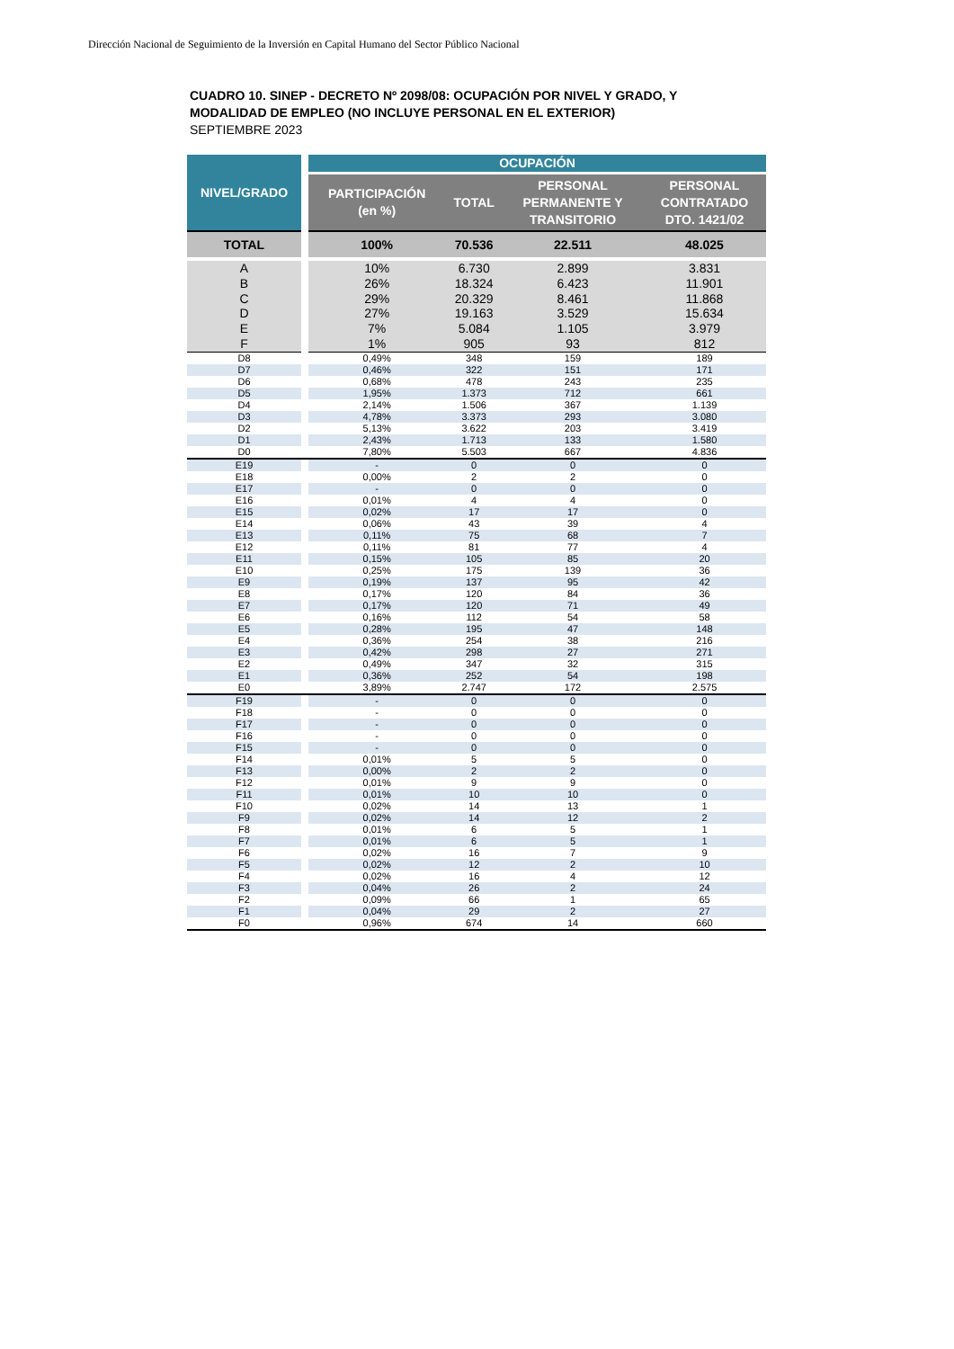Dirección Nacional de Seguimiento de la Inversión en Capital Humano del Sector Público Nacional
CUADRO 10. SINEP - DECRETO Nº 2098/08: OCUPACIÓN POR NIVEL Y GRADO, Y
MODALIDAD DE EMPLEO (NO INCLUYE PERSONAL EN EL EXTERIOR)
SEPTIEMBRE 2023
| NIVEL/GRADO | | OCUPACIÓN | | | |
| | | PARTICIPACIÓN (en %) | TOTAL | PERSONAL PERMANENTE Y TRANSITORIO | PERSONAL CONTRATADO DTO. 1421/02 |
| TOTAL | | 100% | 70.536 | 22.511 | 48.025 |
| A | | 10% | 6.730 | 2.899 | 3.831 |
| B | | 26% | 18.324 | 6.423 | 11.901 |
| C | | 29% | 20.329 | 8.461 | 11.868 |
| D | | 27% | 19.163 | 3.529 | 15.634 |
| E | | 7% | 5.084 | 1.105 | 3.979 |
| F | | 1% | 905 | 93 | 812 |
| D8 | | 0,49% | 348 | 159 | 189 |
| D7 | | 0,46% | 322 | 151 | 171 |
| D6 | | 0,68% | 478 | 243 | 235 |
| D5 | | 1,95% | 1.373 | 712 | 661 |
| D4 | | 2,14% | 1.506 | 367 | 1.139 |
| D3 | | 4,78% | 3.373 | 293 | 3.080 |
| D2 | | 5,13% | 3.622 | 203 | 3.419 |
| D1 | | 2,43% | 1.713 | 133 | 1.580 |
| D0 | | 7,80% | 5.503 | 667 | 4.836 |
| E19 | | - | 0 | 0 | 0 |
| E18 | | 0,00% | 2 | 2 | 0 |
| E17 | | - | 0 | 0 | 0 |
| E16 | | 0,01% | 4 | 4 | 0 |
| E15 | | 0,02% | 17 | 17 | 0 |
| E14 | | 0,06% | 43 | 39 | 4 |
| E13 | | 0,11% | 75 | 68 | 7 |
| E12 | | 0,11% | 81 | 77 | 4 |
| E11 | | 0,15% | 105 | 85 | 20 |
| E10 | | 0,25% | 175 | 139 | 36 |
| E9 | | 0,19% | 137 | 95 | 42 |
| E8 | | 0,17% | 120 | 84 | 36 |
| E7 | | 0,17% | 120 | 71 | 49 |
| E6 | | 0,16% | 112 | 54 | 58 |
| E5 | | 0,28% | 195 | 47 | 148 |
| E4 | | 0,36% | 254 | 38 | 216 |
| E3 | | 0,42% | 298 | 27 | 271 |
| E2 | | 0,49% | 347 | 32 | 315 |
| E1 | | 0,36% | 252 | 54 | 198 |
| E0 | | 3,89% | 2.747 | 172 | 2.575 |
| F19 | | - | 0 | 0 | 0 |
| F18 | | - | 0 | 0 | 0 |
| F17 | | - | 0 | 0 | 0 |
| F16 | | - | 0 | 0 | 0 |
| F15 | | - | 0 | 0 | 0 |
| F14 | | 0,01% | 5 | 5 | 0 |
| F13 | | 0,00% | 2 | 2 | 0 |
| F12 | | 0,01% | 9 | 9 | 0 |
| F11 | | 0,01% | 10 | 10 | 0 |
| F10 | | 0,02% | 14 | 13 | 1 |
| F9 | | 0,02% | 14 | 12 | 2 |
| F8 | | 0,01% | 6 | 5 | 1 |
| F7 | | 0,01% | 6 | 5 | 1 |
| F6 | | 0,02% | 16 | 7 | 9 |
| F5 | | 0,02% | 12 | 2 | 10 |
| F4 | | 0,02% | 16 | 4 | 12 |
| F3 | | 0,04% | 26 | 2 | 24 |
| F2 | | 0,09% | 66 | 1 | 65 |
| F1 | | 0,04% | 29 | 2 | 27 |
| F0 | | 0,96% | 674 | 14 | 660 |